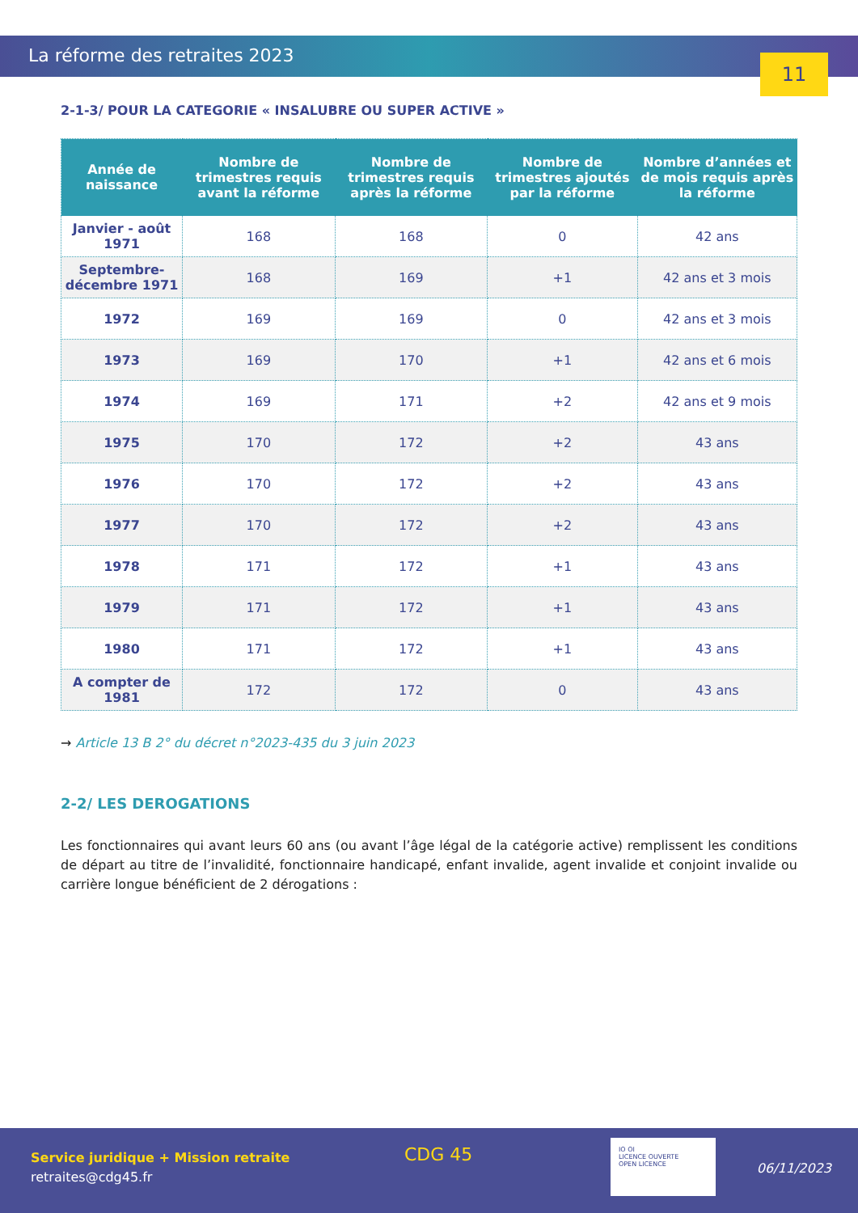La réforme des retraites 2023
11
2-1-3/ POUR LA CATEGORIE « INSALUBRE OU SUPER ACTIVE »
| Année de naissance | Nombre de trimestres requis avant la réforme | Nombre de trimestres requis après la réforme | Nombre de trimestres ajoutés par la réforme | Nombre d’années et de mois requis après la réforme |
| --- | --- | --- | --- | --- |
| Janvier - août 1971 | 168 | 168 | 0 | 42 ans |
| Septembre- décembre 1971 | 168 | 169 | +1 | 42 ans et 3 mois |
| 1972 | 169 | 169 | 0 | 42 ans et 3 mois |
| 1973 | 169 | 170 | +1 | 42 ans et 6 mois |
| 1974 | 169 | 171 | +2 | 42 ans et 9 mois |
| 1975 | 170 | 172 | +2 | 43 ans |
| 1976 | 170 | 172 | +2 | 43 ans |
| 1977 | 170 | 172 | +2 | 43 ans |
| 1978 | 171 | 172 | +1 | 43 ans |
| 1979 | 171 | 172 | +1 | 43 ans |
| 1980 | 171 | 172 | +1 | 43 ans |
| A compter de 1981 | 172 | 172 | 0 | 43 ans |
→ Article 13 B 2° du décret n°2023-435 du 3 juin 2023
2-2/ LES DEROGATIONS
Les fonctionnaires qui avant leurs 60 ans (ou avant l’âge légal de la catégorie active) remplissent les conditions de départ au titre de l’invalidité, fonctionnaire handicapé, enfant invalide, agent invalide et conjoint invalide ou carrière longue bénéficient de 2 dérogations :
Service juridique + Mission retraite
retraites@cdg45.fr
CDG 45
IO OI
LICENCE OUVERTE
OPEN LICENCE
06/11/2023